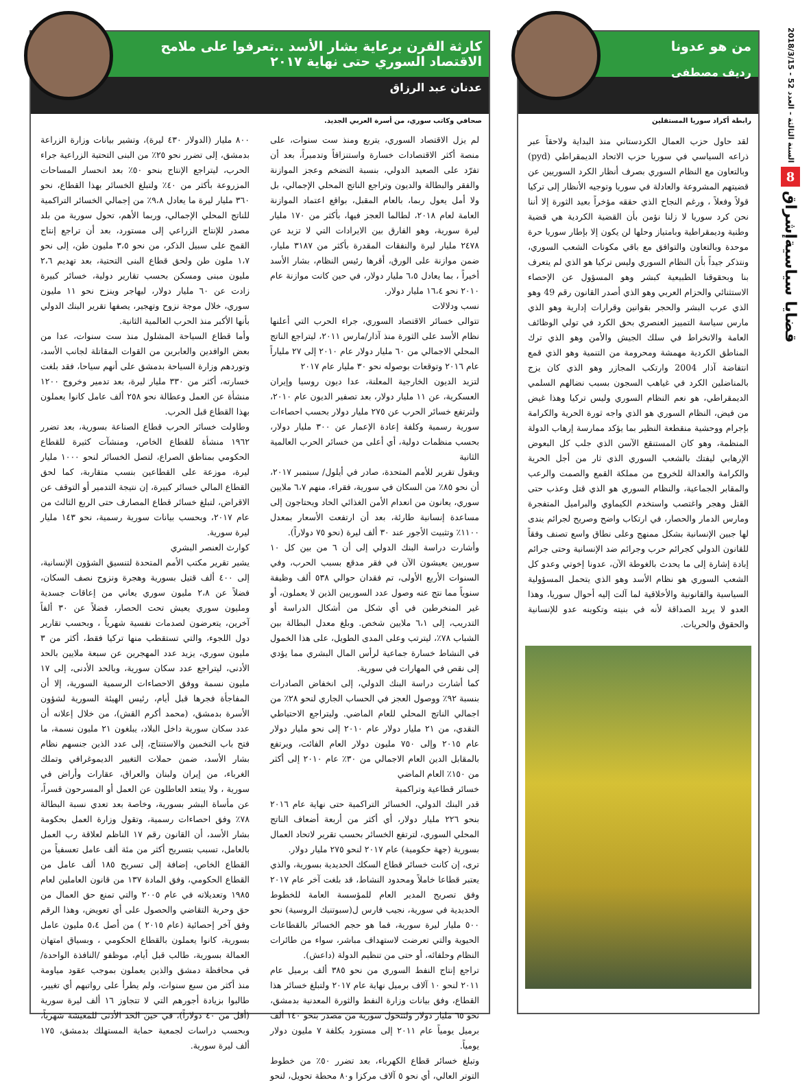السنة الثالثة - العدد 52 - 2018/3/15
8
إشراق
قضايا سياسية
من هو عدونا
رديف مصطفى
رابطة أكراد سوريا المستقلين
لقد حاول حزب العمال الكردستاني منذ البداية ولاحقاً عبر ذراعه السياسي في سوريا حزب الاتحاد الديمقراطي (pyd) وبالتعاون مع النظام السوري بصرف أنظار الكرد السوريين عن قضيتهم المشروعة والعادلة في سوريا وتوجيه الأنظار إلى تركيا قولاً وفعلاً ، ورغم النجاح الذي حققه مؤخراً بعيد الثورة إلا أننا نحن كرد سوريا لا زلنا نؤمن بأن القضية الكردية هي قضية وطنية وديمقراطية وبامتياز وحلها لن يكون إلا بإطار سوريا حرة موحدة وبالتعاون والتوافق مع باقي مكونات الشعب السوري، ونتذكر جيداً بأن النظام السوري وليس تركيا هو الذي لم يتعرف بنا وبحقوقنا الطبيعية كبشر وهو المسؤول عن الإحصاء الاستثنائي والحزام العربي وهو الذي أصدر القانون رقم 49 وهو الذي عرب البشر والحجر بقوانين وقرارات إدارية وهو الذي مارس سياسة التمييز العنصري بحق الكرد في تولي الوظائف العامة والانخراط في سلك الجيش والأمن وهو الذي ترك المناطق الكردية مهمشة ومحرومة من التنمية وهو الذي قمع انتفاضة آذار 2004 وارتكب المجازر وهو الذي كان يزج بالمناضلين الكرد في غياهب السجون بسبب نضالهم السلمي الديمقراطي، هو نعم النظام السوري وليس تركيا وهذا غيض من فيض، النظام السوري هو الذي واجه ثورة الحرية والكرامة بإجرام ووحشية منقطعة النظير بما يؤكد ممارسة إرهاب الدولة المنظمة، وهو كان المستنقع الآسن الذي جلب كل البعوض الإرهابي ليفتك بالشعب السوري الذي ثار من أجل الحرية والكرامة والعدالة للخروج من مملكة القمع والصمت والرعب والمقابر الجماعية، والنظام السوري هو الذي قتل وعذب حتى القتل وهجر واغتصب واستخدم الكيماوي والبراميل المتفجرة ومارس الدمار والحصار، في ارتكاب واضح وصريح لجرائم يندى لها جبين الإنسانية بشكل ممنهج وعلى نطاق واسع تصنف وفقاً للقانون الدولي كجرائم حرب وجرائم ضد الإنسانية وحتى جرائم إبادة إشارة إلى ما يحدث بالغوطة الآن، عدونا إخوتي وعدو كل الشعب السوري هو نظام الأسد وهو الذي يتحمل المسؤولية السياسية والقانونية والأخلاقية لما آلت إليه أحوال سوريا، وهذا العدو لا يريد الصداقة لأنه في بنيته وتكوينه عدو للإنسانية والحقوق والحريات.
كارثة القرن برعاية بشار الأسد ..تعرفوا على ملامح الاقتصاد السوري حتى نهاية ٢٠١٧
عدنان عبد الرزاق
صحافي وكاتب سوري، من أسرة العربي الجديد.
لم يزل الاقتصاد السوري، يتربع ومنذ ست سنوات، على منصة أكثر الاقتصادات خسارة واستنزافاً وتدميراً، بعد أن تفرّد على الصعيد الدولي، بنسبة التضخم وعجز الموازنة والفقر والبطالة والديون وتراجع الناتج المحلي الإجمالي، بل ولا أمل يعول ربما، بالعام المقبل، بواقع اعتماد الموازنة العامة لعام ٢٠١٨، لطالما العجز فيها، بأكثر من ١٧٠ مليار ليرة سورية، وهو الفارق بين الايرادات التي لا تزيد عن ٢٤٧٨ مليار ليرة والنفقات المقدرة بأكثر من ٣١٨٧ مليار، ضمن موازنة على الورق، أقرها رئيس النظام، بشار الأسد أخيراً ، بما يعادل ٦،٥ مليار دولار، في حين كانت موازنة عام ٢٠١٠ نحو ١٦،٤ مليار دولار.
نسب ودلالات
تتوالى خسائر الاقتصاد السوري، جراء الحرب التي أعلنها نظام الأسد على الثورة منذ آذار/مارس ٢٠١١، ليتراجع الناتج المحلي الاجمالي من ٦٠ مليار دولار عام ٢٠١٠ إلى ٢٧ ملياراً عام ٢٠١٦ وتوقعات بوصوله نحو ٣٠ مليار عام ٢٠١٧
لتزيد الديون الخارجية المعلنة، عدا ديون روسيا وإيران العسكرية، عن ١١ مليار دولار، بعد تصفير الديون عام ٢٠١٠، ولترتفع خسائر الحرب عن ٢٧٥ مليار دولار بحسب احصاءات سورية رسمية وكلفة إعادة الإعمار عن ٣٠٠ مليار دولار، بحسب منظمات دولية، أي أعلى من خسائر الحرب العالمية الثانية
ويقول تقرير للأمم المتحدة، صادر في أيلول/ سبتمبر ٢٠١٧، أن نحو ٨٥٪ من السكان في سورية، فقراء، منهم ٦،٧ ملايين سوري، يعانون من انعدام الأمن الغذائي الحاد ويحتاجون إلى مساعدة إنسانية طارئة، بعد أن ارتفعت الأسعار بمعدل ١١٠٠٪ وتثبيت الأجور عند ٣٠ ألف ليرة (نحو ٧٥ دولاراً).
وأشارت دراسة البنك الدولي إلى أن ٦ من بين كل ١٠ سوريين يعيشون الآن في فقر مدقع بسبب الحرب، وفي السنوات الأربع الأولى، تم فقدان حوالي ٥٣٨ ألف وظيفة سنوياً مما نتج عنه وصول عدد السوريين الذين لا يعملون، أو غير المنخرطين في أي شكل من أشكال الدراسة أو التدريب، إلى ٦،١ ملايين شخص. وبلغ معدل البطالة بين الشباب ٧٨٪، ليترتب وعلى المدى الطويل، على هذا الخمول في النشاط خسارة جماعية لرأس المال البشري مما يؤدي إلى نقص في المهارات في سورية.
كما أشارت دراسة البنك الدولي، إلى انخفاض الصادرات بنسبة ٩٢٪ ووصول العجز في الحساب الجاري لنحو ٢٨٪ من اجمالي الناتج المحلي للعام الماضي. وليتراجع الاحتياطي النقدي، من ٢١ مليار دولار عام ٢٠١٠ إلى نحو مليار دولار عام ٢٠١٥ وإلى ٧٥٠ مليون دولار العام الفائت، ويرتفع بالمقابل الدين العام الاجمالي من ٣٠٪ عام ٢٠١٠ إلى أكثر من ١٥٠٪ العام الماضي
خسائر قطاعية وتراكمية
قدر البنك الدولي، الخسائر التراكمية حتى نهاية عام ٢٠١٦ بنحو ٢٢٦ مليار دولار، أي أكثر من أربعة أضعاف الناتج المحلي السوري، لترتفع الخسائر بحسب تقرير لاتحاد العمال بسورية (جهة حكومية) عام ٢٠١٧ لنحو ٢٧٥ مليار دولار.
ترى، إن كانت خسائر قطاع السكك الحديدية بسورية، والذي يعتبر قطاعا خاملاً ومحدود النشاط، قد بلغت آخر عام ٢٠١٧ وفق تصريح المدير العام للمؤسسة العامة للخطوط الحديدية في سورية، نجيب فارس ل(سبوتنيك الروسية) نحو ٥٠٠ مليار ليرة سورية، فما هو حجم الخسائر بالقطاعات الحيوية والتي تعرضت لاستهداف مباشر، سواء من طائرات النظام وحلفائه، أو حتى من تنظيم الدولة (داعش).
تراجع إنتاج النفط السوري من نحو ٣٨٥ ألف برميل عام ٢٠١١ لنحو ١٠ آلاف برميل نهاية عام ٢٠١٧ ولتبلغ خسائر هذا القطاع، وفق بيانات وزارة النفط والثورة المعدنية بدمشق، نحو ٦٥ مليار دولار ولتتحول سورية من مصدر بنحو ١٤٠ ألف برميل يومياً عام ٢٠١١ إلى مستورد بكلفة ٧ مليون دولار يومياً.
وتبلغ خسائر قطاع الكهرباء، بعد تضرر ٥٠٪ من خطوط التوتر العالي، أي نحو ٥ آلاف مركزا و٨٠ محطة تحويل، لنحو ٨٠٠ مليار (الدولار ٤٣٠ ليرة)، وتشير بيانات وزارة الزراعة بدمشق، إلى تضرر نحو ٢٥٪ من البنى التحتية الزراعية جراء الحرب، ليتراجع الإنتاج بنحو ٥٠٪ بعد انحسار المساحات المزروعة بأكثر من ٤٠٪ ولتبلغ الخسائر بهذا القطاع، نحو ٣٦٠ مليار ليرة ما يعادل ٩،٨٪ من إجمالي الخسائر التراكمية للناتج المحلي الإجمالي، وربما الأهم، تحول سورية من بلد مصدر للإنتاج الزراعي إلى مستورد، بعد أن تراجع إنتاج القمح على سبيل الذكر، من نحو ٣،٥ مليون طن، إلى نحو ١،٧ ملون طن ولحق قطاع البنى التحتية، بعد تهديم ٢،٦ مليون مبنى ومسكن بحسب تقارير دولية، خسائر كبيرة زادت عن ٦٠ مليار دولار، ليهاجر وينزح نحو ١١ مليون سوري، خلال موجة نزوح وتهجير، يصفها تقرير البنك الدولي بأنها الأكبر منذ الحرب العالمية الثانية.
وأما قطاع السياحة المشلول منذ ست سنوات، عدا من بعض الوافدين والعابرين من القوات المقاتلة لجانب الأسد، وتوردهم وزارة السياحة بدمشق على أنهم سياحا، فقد بلغت خسارته، أكثر من ٣٣٠ مليار ليرة، بعد تدمير وخروج ١٢٠٠ منشأة عن العمل وعطالة نحو ٢٥٨ ألف عامل كانوا يعملون بهذا القطاع قبل الحرب.
وطاولت خسائر الحرب قطاع الصناعة بسورية، بعد تضرر ١٩٦٢ منشأة للقطاع الخاص، ومنشآت كثيرة للقطاع الحكومي بمناطق الصراع، لتصل الخسائر لنحو ١٠٠٠ مليار ليرة، موزعة على القطاعين بنسب متقاربة، كما لحق القطاع المالي خسائر كبيرة، إن نتيجة التدمير أو التوقف عن الاقراض، لتبلغ خسائر قطاع المصارف حتى الربع الثالث من عام ٢٠١٧، وبحسب بيانات سورية رسمية، نحو ١٤٣ مليار ليرة سورية.
كوارث العنصر البشري
يشير تقرير مكتب الأمم المتحدة لتنسيق الشؤون الإنسانية، إلى ٤٠٠ ألف قتيل بسورية وهجرة ونزوح نصف السكان، فضلاً عن ٢،٨ مليون سوري يعاني من إعاقات جسدية ومليون سوري يعيش تحت الحصار، فضلاً عن ٣٠ ألفاً آخرين، يتعرضون لصدمات نفسية شهرياً ، وبحسب تقارير دول اللجوء، والتي تستقطب منها تركيا فقط، أكثر من ٣ مليون سوري، يزيد عدد المهجرين عن سبعة ملايين بالحد الأدنى، ليتراجع عدد سكان سورية، وبالحد الأدنى، إلى ١٧ مليون نسمة ووفق الاحصاءات الرسمية السورية، إلا أن المفاجأة فجرها قبل أيام، رئيس الهيئة السورية لشؤون الأسرة بدمشق، (محمد أكرم القش)، من خلال إعلانه أن عدد سكان سورية داخل البلاد، يبلغون ٢١ مليون نسمة، ما فتح باب التخمين والاستنتاج، إلى عدد الذين جنسهم نظام بشار الأسد، ضمن حملات التغيير الديموغرافي وتملك الغرباء، من إيران ولبنان والعراق، عقارات وأراض في سورية ، ولا يبتعد العاطلون عن العمل أو المسرحون قسراً، عن مأساة البشر بسورية، وخاصة بعد تعدي نسبة البطالة ٧٨٪ وفق احصاءات رسمية، وتقول وزارة العمل بحكومة بشار الأسد، أن القانون رقم ١٧ الناظم لعلاقة رب العمل بالعامل، تسبب بتسريح أكثر من مئة ألف عامل تعسفياً من القطاع الخاص، إضافة إلى تسريح ١٨٥ ألف عامل من القطاع الحكومي، وفق المادة ١٣٧ من قانون العاملين لعام ١٩٨٥ وتعديلاته في عام ٢٠٠٥ والتي تمنع حق العمال من حق وحرية التقاضي والحصول على أي تعويض، وهذا الرقم وفق آخر إحصائية (عام ٢٠١٥ ) من أصل ٥،٤ مليون عامل بسورية، كانوا يعملون بالقطاع الحكومي ، وبسياق امتهان العمالة بسورية، طالب قبل أيام، موظفو /النافذة الواحدة/ في محافظة دمشق والذين يعملون بموجب عقود مياومة منذ أكثر من سبع سنوات، ولم يطرأ على رواتبهم أي تغيير، طالبوا بزيادة أجورهم التي لا تتجاوز ١٦ ألف ليرة سورية (أقل من ٤٠ دولاراً)، في حين الحد الأدنى للمعيشة شهرياً، وبحسب دراسات لجمعية حماية المستهلك بدمشق، ١٧٥ ألف ليرة سورية.